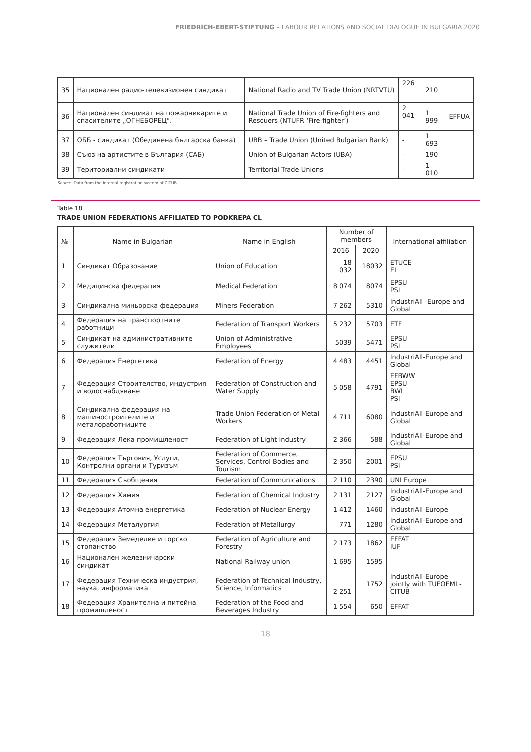FRIEDRICH-EBERT-STIFTUNG – LABOUR RELATIONS AND SOCIAL DIALOGUE IN BULGARIA 2020
| 35 | Национален радио-телевизионен синдикат | National Radio and TV Trade Union (NRTVTU) | 226 | 210 | |
| 36 | Национален синдикат на пожарникарите и спасителите „ОГНЕБОРЕЦ". | National Trade Union of Fire-fighters and Rescuers (NTUFR ‘Fire-fighter’) | 2 041 | 1 999 | EFFUA |
| 37 | ОББ - синдикат (Обединена българска банка) | UBB – Trade Union (United Bulgarian Bank) | - | 1 693 | |
| 38 | Съюз на артистите в България (САБ) | Union of Bulgarian Actors (UBA) | - | 190 | |
| 39 | Териториални синдикати | Territorial Trade Unions | - | 1 010 | |
Source: Data from the internal registration system of CITUB
Table 18
TRADE UNION FEDERATIONS AFFILIATED TO PODKREPA CL
| № | Name in Bulgarian | Name in English | Number of members | | International affiliation |
| --- | --- | --- | --- | --- | --- |
| | | | 2016 | 2020 | |
| 1 | Синдикат Образование | Union of Education | 18 032 | 18032 | ETUCE EI |
| 2 | Медицинска федерация | Medical Federation | 8 074 | 8074 | EPSU PSI |
| 3 | Синдикална миньорска федерация | Miners Federation | 7 262 | 5310 | IndustriAll -Europe and Global |
| 4 | Федерация на транспортните работници | Federation of Transport Workers | 5 232 | 5703 | ETF |
| 5 | Синдикат на административните служители | Union of Administrative Employees | 5039 | 5471 | EPSU PSI |
| 6 | Федерация Енергетика | Federation of Energy | 4 483 | 4451 | IndustriAll-Europe and Global |
| 7 | Федерация Строителство, индустрия и водоснабдяване | Federation of Construction and Water Supply | 5 058 | 4791 | EFBWW EPSU BWI PSI |
| 8 | Синдикална федерация на машиностроителите и металоработниците | Trade Union Federation of Metal Workers | 4 711 | 6080 | IndustriAll-Europe and Global |
| 9 | Федерация Лека промишленост | Federation of Light Industry | 2 366 | 588 | IndustriAll-Europe and Global |
| 10 | Федерация Търговия, Услуги, Контролни органи и Туризъм | Federation of Commerce, Services, Control Bodies and Tourism | 2 350 | 2001 | EPSU PSI |
| 11 | Федерация Съобщения | Federation of Communications | 2 110 | 2390 | UNI Europe |
| 12 | Федерация Химия | Federation of Chemical Industry | 2 131 | 2127 | IndustriAll-Europe and Global |
| 13 | Федерация Атомна енергетика | Federation of Nuclear Energy | 1 412 | 1460 | IndustriAll-Europe |
| 14 | Федерация Металургия | Federation of Metallurgy | 771 | 1280 | IndustriAll-Europe and Global |
| 15 | Федерация Земеделие и горско стопанство | Federation of Agriculture and Forestry | 2 173 | 1862 | EFFAT IUF |
| 16 | Национален железничарски синдикат | National Railway union | 1 695 | 1595 | |
| 17 | Федерация Техническа индустрия, наука, информатика | Federation of Technical Industry, Science, Informatics | 2 251 | 1752 | IndustriAll-Europe jointly with TUFOEMI -CITUB |
| 18 | Федерация Хранителна и питейна промишленост | Federation of the Food and Beverages Industry | 1 554 | 650 | EFFAT |
18